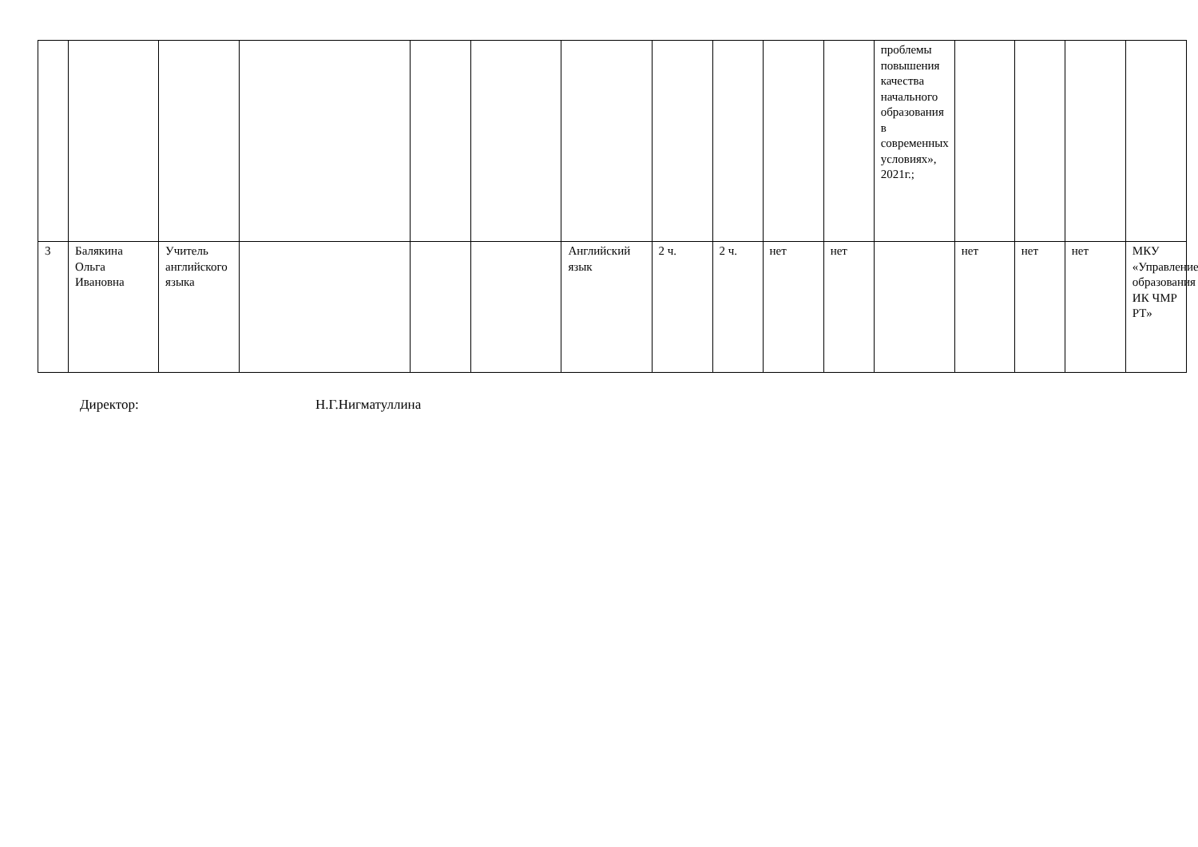| | | | | | | | | | | | проблемы повышения качества начального образования в современных условиях», 2021г.; | | | | |
| 3 | Балякина Ольга Ивановна | Учитель английского языка | | | | Английский язык | 2 ч. | 2 ч. | нет | нет | | нет | нет | нет | МКУ «Управление образования ИК ЧМР РТ» |
Директор: Н.Г.Нигматуллина